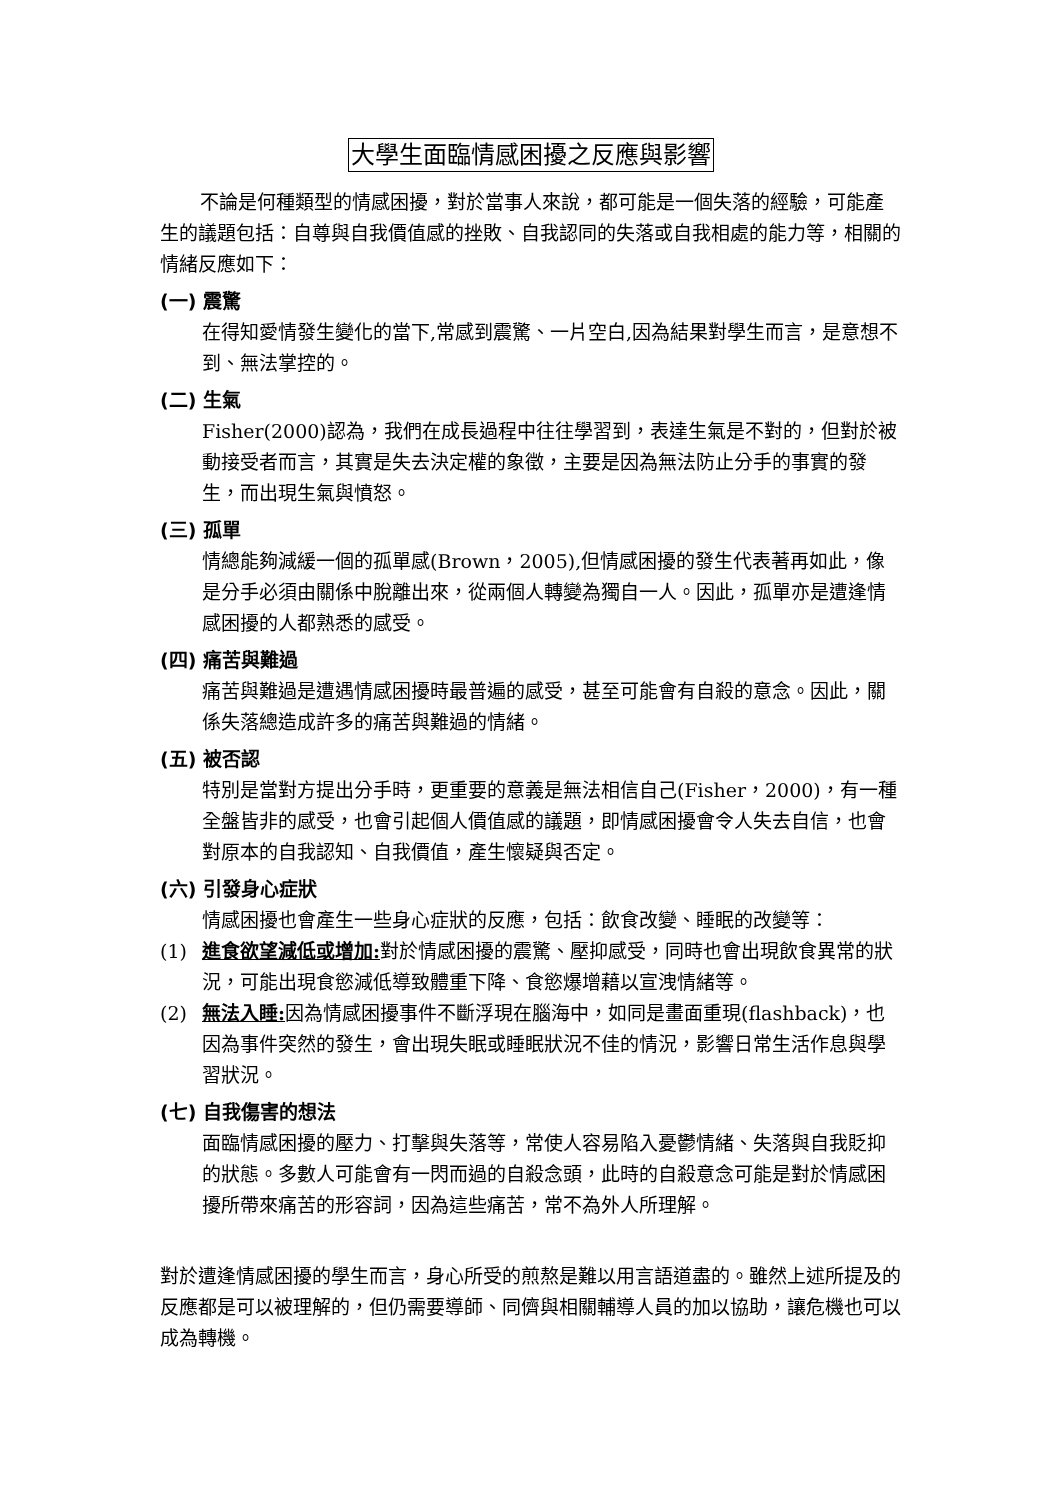大學生面臨情感困擾之反應與影響
不論是何種類型的情感困擾，對於當事人來說，都可能是一個失落的經驗，可能產生的議題包括：自尊與自我價值感的挫敗、自我認同的失落或自我相處的能力等，相關的情緒反應如下：
(一) 震驚
在得知愛情發生變化的當下,常感到震驚、一片空白,因為結果對學生而言，是意想不到、無法掌控的。
(二) 生氣
Fisher(2000)認為，我們在成長過程中往往學習到，表達生氣是不對的，但對於被動接受者而言，其實是失去決定權的象徵，主要是因為無法防止分手的事實的發生，而出現生氣與憤怒。
(三) 孤單
情總能夠減緩一個的孤單感(Brown，2005),但情感困擾的發生代表著再如此，像是分手必須由關係中脫離出來，從兩個人轉變為獨自一人。因此，孤單亦是遭逢情感困擾的人都熟悉的感受。
(四) 痛苦與難過
痛苦與難過是遭遇情感困擾時最普遍的感受，甚至可能會有自殺的意念。因此，關係失落總造成許多的痛苦與難過的情緒。
(五) 被否認
特別是當對方提出分手時，更重要的意義是無法相信自己(Fisher，2000)，有一種全盤皆非的感受，也會引起個人價值感的議題，即情感困擾會令人失去自信，也會對原本的自我認知、自我價值，產生懷疑與否定。
(六) 引發身心症狀
情感困擾也會產生一些身心症狀的反應，包括：飲食改變、睡眠的改變等：
(1) 進食欲望減低或增加: 對於情感困擾的震驚、壓抑感受，同時也會出現飲食異常的狀況，可能出現食慾減低導致體重下降、食慾爆增藉以宣洩情緒等。
(2) 無法入睡: 因為情感困擾事件不斷浮現在腦海中，如同是畫面重現(flashback)，也因為事件突然的發生，會出現失眠或睡眠狀況不佳的情況，影響日常生活作息與學習狀況。
(七) 自我傷害的想法
面臨情感困擾的壓力、打擊與失落等，常使人容易陷入憂鬱情緒、失落與自我貶抑的狀態。多數人可能會有一閃而過的自殺念頭，此時的自殺意念可能是對於情感困擾所帶來痛苦的形容詞，因為這些痛苦，常不為外人所理解。
對於遭逢情感困擾的學生而言，身心所受的煎熬是難以用言語道盡的。雖然上述所提及的反應都是可以被理解的，但仍需要導師、同儕與相關輔導人員的加以協助，讓危機也可以成為轉機。